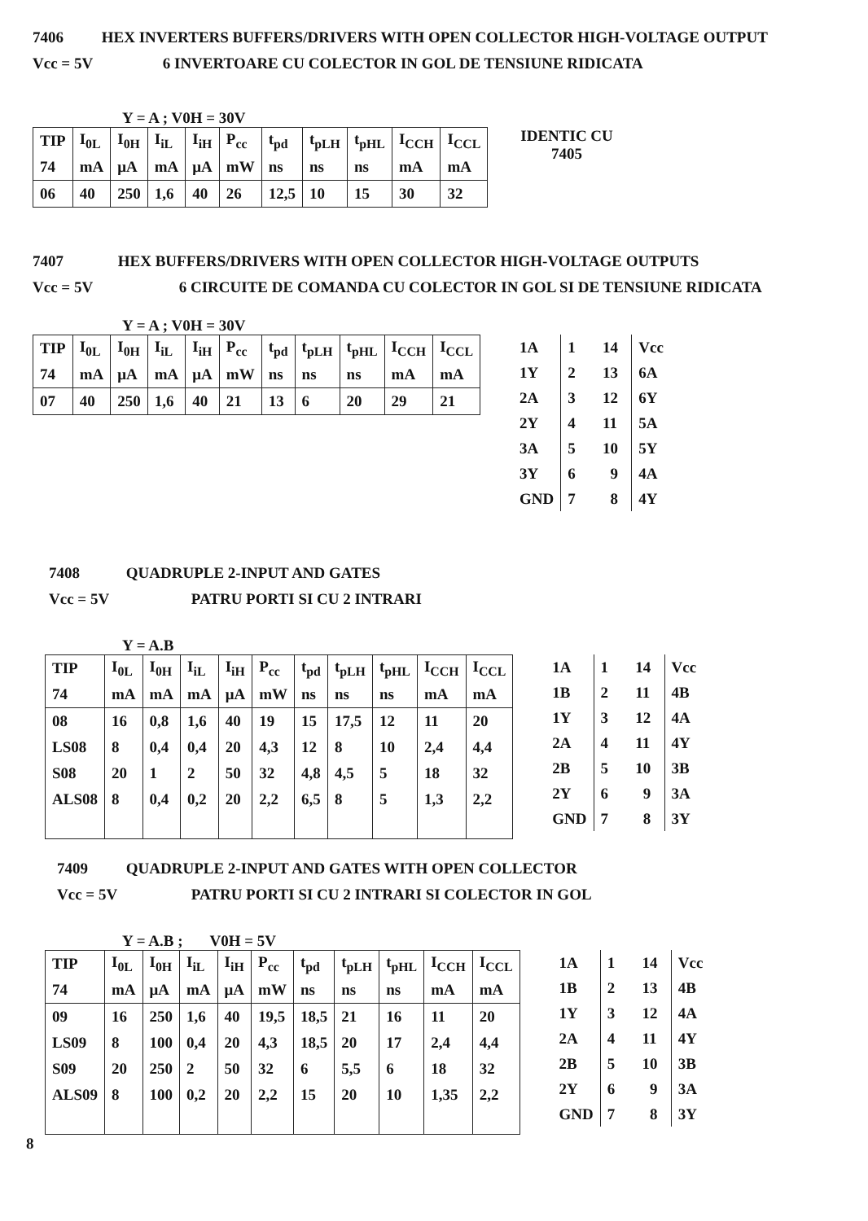7406 HEX INVERTERS BUFFERS/DRIVERS WITH OPEN COLLECTOR HIGH-VOLTAGE OUTPUT
Vcc = 5V 6 INVERTOARE CU COLECTOR IN GOL DE TENSIUNE RIDICATA
Y = A ; V0H = 30V
| TIP | I<sub>0L</sub> | I<sub>0H</sub> | I<sub>iL</sub> | I<sub>iH</sub> | P<sub>cc</sub> | t<sub>pd</sub> | t<sub>pLH</sub> | t<sub>pHL</sub> | I<sub>CCH</sub> | I<sub>CCL</sub> |
| 74 | mA | μA | mA | μA | mW | ns | ns | ns | mA | mA |
| 06 | 40 | 250 | 1,6 | 40 | 26 | 12,5 | 10 | 15 | 30 | 32 |
IDENTIC CU
7405
7407 HEX BUFFERS/DRIVERS WITH OPEN COLLECTOR HIGH-VOLTAGE OUTPUTS
Vcc = 5V 6 CIRCUITE DE COMANDA CU COLECTOR IN GOL SI DE TENSIUNE RIDICATA
Y = A ; V0H = 30V
| TIP | I<sub>0L</sub> | I<sub>0H</sub> | I<sub>iL</sub> | I<sub>iH</sub> | P<sub>cc</sub> | t<sub>pd</sub> | t<sub>pLH</sub> | t<sub>pHL</sub> | I<sub>CCH</sub> | I<sub>CCL</sub> |
| 74 | mA | μA | mA | μA | mW | ns | ns | ns | mA | mA |
| 07 | 40 | 250 | 1,6 | 40 | 21 | 13 | 6 | 20 | 29 | 21 |
| 1A | 1 14 | Vcc |
| 1Y | 2 13 | 6A |
| 2A | 3 12 | 6Y |
| 2Y | 4 11 | 5A |
| 3A | 5 10 | 5Y |
| 3Y | 6 9 | 4A |
| GND | 7 8 | 4Y |
7408 QUADRUPLE 2-INPUT AND GATES
Vcc = 5V PATRU PORTI SI CU 2 INTRARI
Y = A.B
| TIP | I<sub>0L</sub> | I<sub>0H</sub> | I<sub>iL</sub> | I<sub>iH</sub> | P<sub>cc</sub> | t<sub>pd</sub> | t<sub>pLH</sub> | t<sub>pHL</sub> | I<sub>CCH</sub> | I<sub>CCL</sub> |
| 74 | mA | mA | mA | μA | mW | ns | ns | ns | mA | mA |
| 08 | 16 | 0,8 | 1,6 | 40 | 19 | 15 | 17,5 | 12 | 11 | 20 |
| LS08 | 8 | 0,4 | 0,4 | 20 | 4,3 | 12 | 8 | 10 | 2,4 | 4,4 |
| S08 | 20 | 1 | 2 | 50 | 32 | 4,8 | 4,5 | 5 | 18 | 32 |
| ALS08 | 8 | 0,4 | 0,2 | 20 | 2,2 | 6,5 | 8 | 5 | 1,3 | 2,2 |
| 1A | 1 14 | Vcc |
| 1B | 2 11 | 4B |
| 1Y | 3 12 | 4A |
| 2A | 4 11 | 4Y |
| 2B | 5 10 | 3B |
| 2Y | 6 9 | 3A |
| GND | 7 8 | 3Y |
7409 QUADRUPLE 2-INPUT AND GATES WITH OPEN COLLECTOR
Vcc = 5V PATRU PORTI SI CU 2 INTRARI SI COLECTOR IN GOL
Y = A.B ; V0H = 5V
| TIP | I<sub>0L</sub> | I<sub>0H</sub> | I<sub>iL</sub> | I<sub>iH</sub> | P<sub>cc</sub> | t<sub>pd</sub> | t<sub>pLH</sub> | t<sub>pHL</sub> | I<sub>CCH</sub> | I<sub>CCL</sub> |
| 74 | mA | μA | mA | μA | mW | ns | ns | ns | mA | mA |
| 09 | 16 | 250 | 1,6 | 40 | 19,5 | 18,5 | 21 | 16 | 11 | 20 |
| LS09 | 8 | 100 | 0,4 | 20 | 4,3 | 18,5 | 20 | 17 | 2,4 | 4,4 |
| S09 | 20 | 250 | 2 | 50 | 32 | 6 | 5,5 | 6 | 18 | 32 |
| ALS09 | 8 | 100 | 0,2 | 20 | 2,2 | 15 | 20 | 10 | 1,35 | 2,2 |
| 1A | 1 14 | Vcc |
| 1B | 2 13 | 4B |
| 1Y | 3 12 | 4A |
| 2A | 4 11 | 4Y |
| 2B | 5 10 | 3B |
| 2Y | 6 9 | 3A |
| GND | 7 8 | 3Y |
8